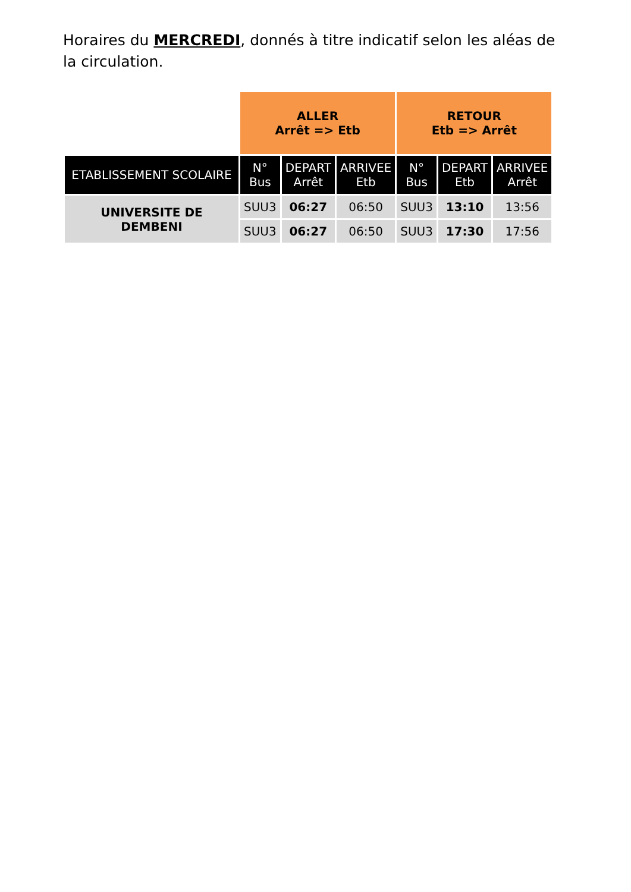Horaires du MERCREDI, donnés à titre indicatif selon les aléas de la circulation.
| | ALLER Arrêt => Etb | | | RETOUR Etb => Arrêt | | |
| ETABLISSEMENT SCOLAIRE | N° Bus | DEPART Arrêt | ARRIVEE Etb | N° Bus | DEPART Etb | ARRIVEE Arrêt |
| UNIVERSITE DE DEMBENI | SUU3 | 06:27 | 06:50 | SUU3 | 13:10 | 13:56 |
| | SUU3 | 06:27 | 06:50 | SUU3 | 17:30 | 17:56 |